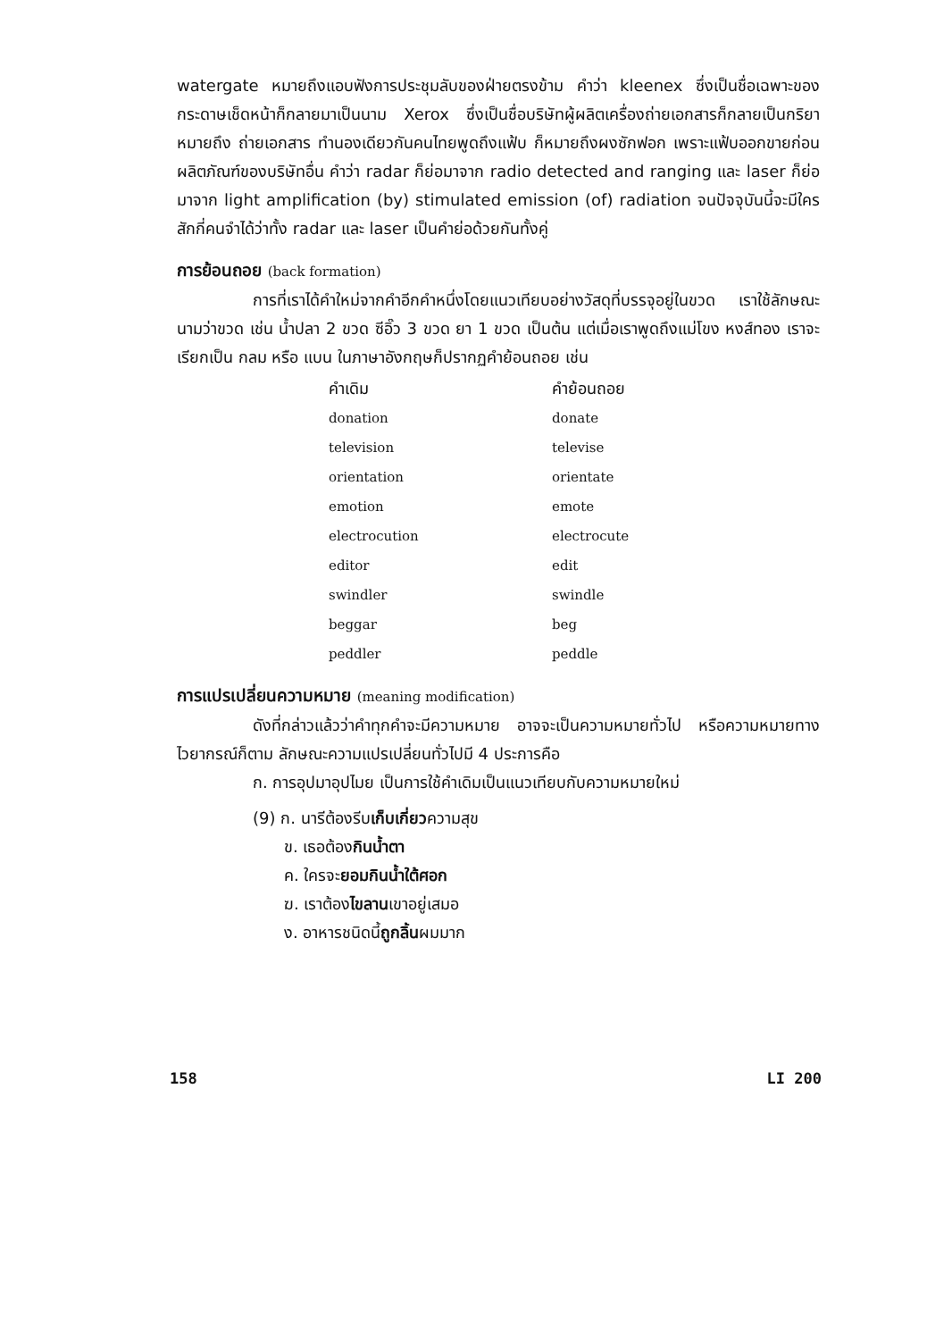watergate หมายถึงแอบฟังการประชุมลับของฝ่ายตรงข้าม คำว่า kleenex ซึ่งเป็นชื่อเฉพาะของกระดาษเช็ดหน้าก็กลายมาเป็นนาม Xerox ซึ่งเป็นชื่อบริษัทผู้ผลิตเครื่องถ่ายเอกสารก็กลายเป็นกริยา หมายถึง ถ่ายเอกสาร ทำนองเดียวกันคนไทยพูดถึงแฟ้บ ก็หมายถึงผงซักฟอก เพราะแฟ้บออกขายก่อนผลิตภัณฑ์ของบริษัทอื่น คำว่า radar ก็ย่อมาจาก radio detected and ranging และ laser ก็ย่อมาจาก light amplification (by) stimulated emission (of) radiation จนปัจจุบันนี้จะมีใครสักกี่คนจำได้ว่าทั้ง radar และ laser เป็นคำย่อด้วยกันทั้งคู่
การย้อนถอย (back formation)
การที่เราได้คำใหม่จากคำอีกคำหนึ่งโดยแนวเทียบอย่างวัสดุที่บรรจุอยู่ในขวด เราใช้ลักษณะนามว่าขวด เช่น น้ำปลา 2 ขวด ซีอิ๊ว 3 ขวด ยา 1 ขวด เป็นต้น แต่เมื่อเราพูดถึงแม่โขง หงส์ทอง เราจะเรียกเป็น กลม หรือ แบน ในภาษาอังกฤษก็ปรากฏคำย้อนถอย เช่น
| คำเดิม | คำย้อนถอย |
| --- | --- |
| donation | donate |
| television | televise |
| orientation | orientate |
| emotion | emote |
| electrocution | electrocute |
| editor | edit |
| swindler | swindle |
| beggar | beg |
| peddler | peddle |
การแปรเปลี่ยนความหมาย (meaning modification)
ดังที่กล่าวแล้วว่าคำทุกคำจะมีความหมาย อาจจะเป็นความหมายทั่วไป หรือความหมายทางไวยากรณ์ก็ตาม ลักษณะความแปรเปลี่ยนทั่วไปมี 4 ประการคือ
ก. การอุปมาอุปไมย เป็นการใช้คำเดิมเป็นแนวเทียบกับความหมายใหม่
(9) ก. นารีต้องรีบเก็บเกี่ยวความสุข
ข. เธอต้องกินน้ำตา
ค. ใครจะยอมกินน้ำใต้ศอก
ฆ. เราต้องไขลานเขาอยู่เสมอ
ง. อาหารชนิดนี้ถูกลิ้นผมมาก
158 LI 200